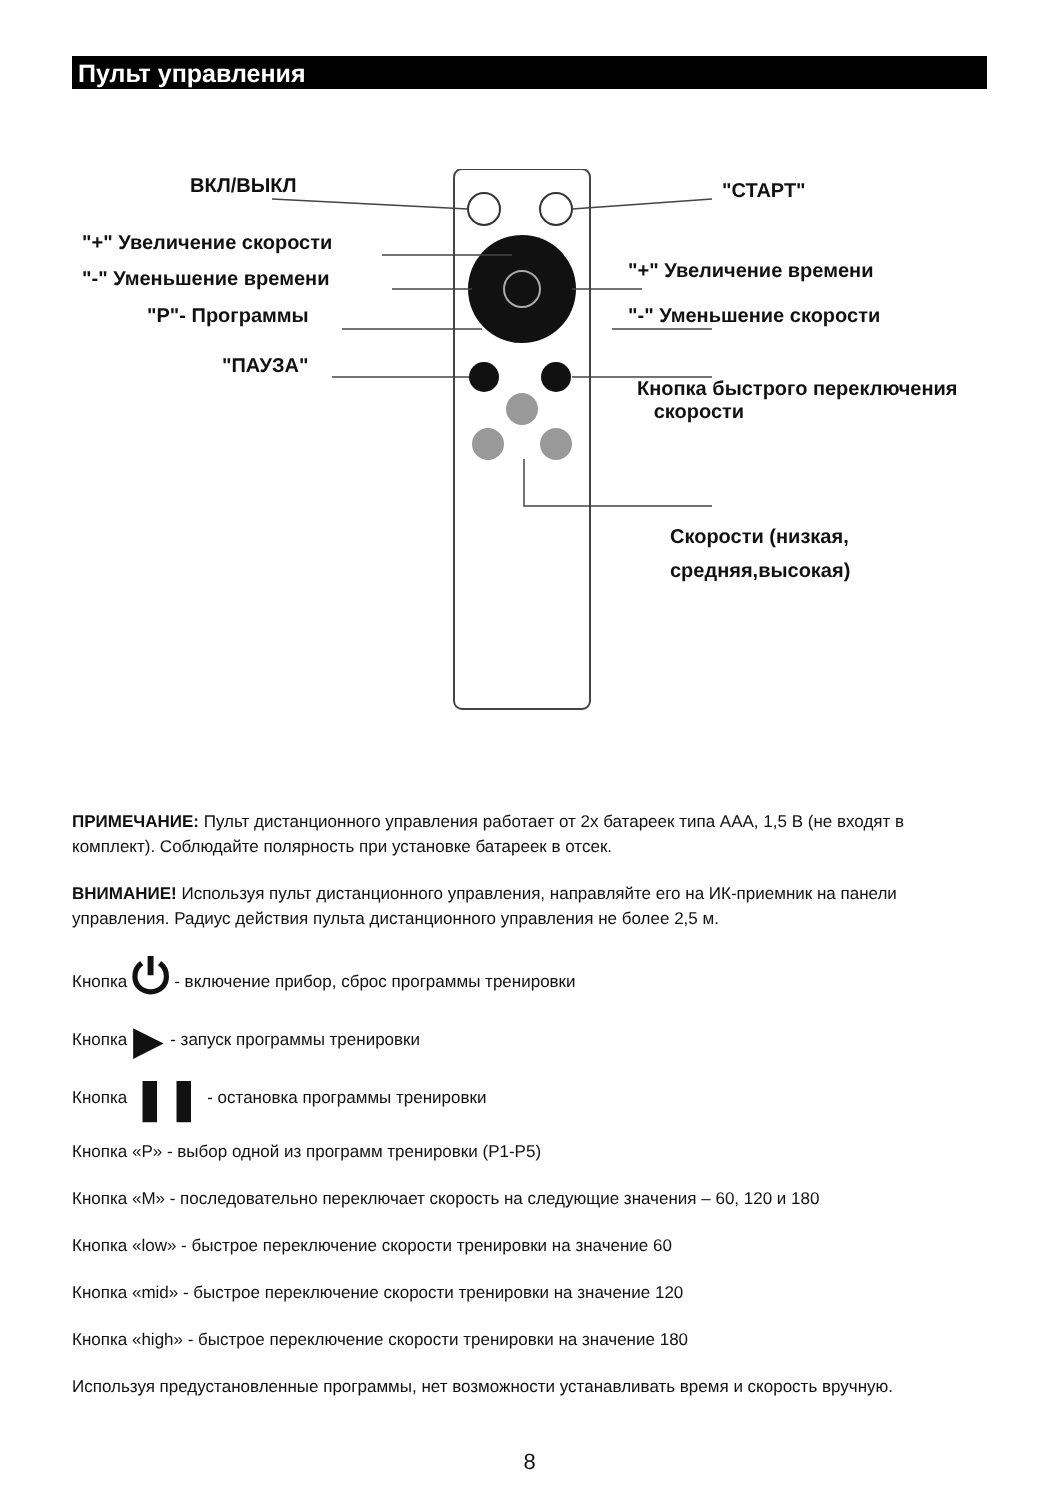Пульт управления
ВКЛ/ВЫКЛ "СТАРТ"
"+" Увеличение скорости
"-" Уменьшение времени
"Р"- Программы
"+" Увеличение времени
"-" Уменьшение скорости
"ПАУЗА"
Кнопка быстрого переключения
скорости
Скорости (низкая,
средняя,высокая)
ПРИМЕЧАНИЕ: Пульт дистанционного управления работает от 2х батареек типа ААА, 1,5 В (не входят в комплект). Соблюдайте полярность при установке батареек в отсек.
ВНИМАНИЕ! Используя пульт дистанционного управления, направляйте его на ИК-приемник на панели управления. Радиус действия пульта дистанционного управления не более 2,5 м.
Кнопка ⏻ - включение прибор, сброс программы тренировки
Кнопка ▶ - запуск программы тренировки
Кнопка ❚❚ - остановка программы тренировки
Кнопка «P» - выбор одной из программ тренировки (P1-P5)
Кнопка «M» - последовательно переключает скорость на следующие значения – 60, 120 и 180
Кнопка «low» - быстрое переключение скорости тренировки на значение 60
Кнопка «mid» - быстрое переключение скорости тренировки на значение 120
Кнопка «high» - быстрое переключение скорости тренировки на значение 180
Используя предустановленные программы, нет возможности устанавливать время и скорость вручную.
8